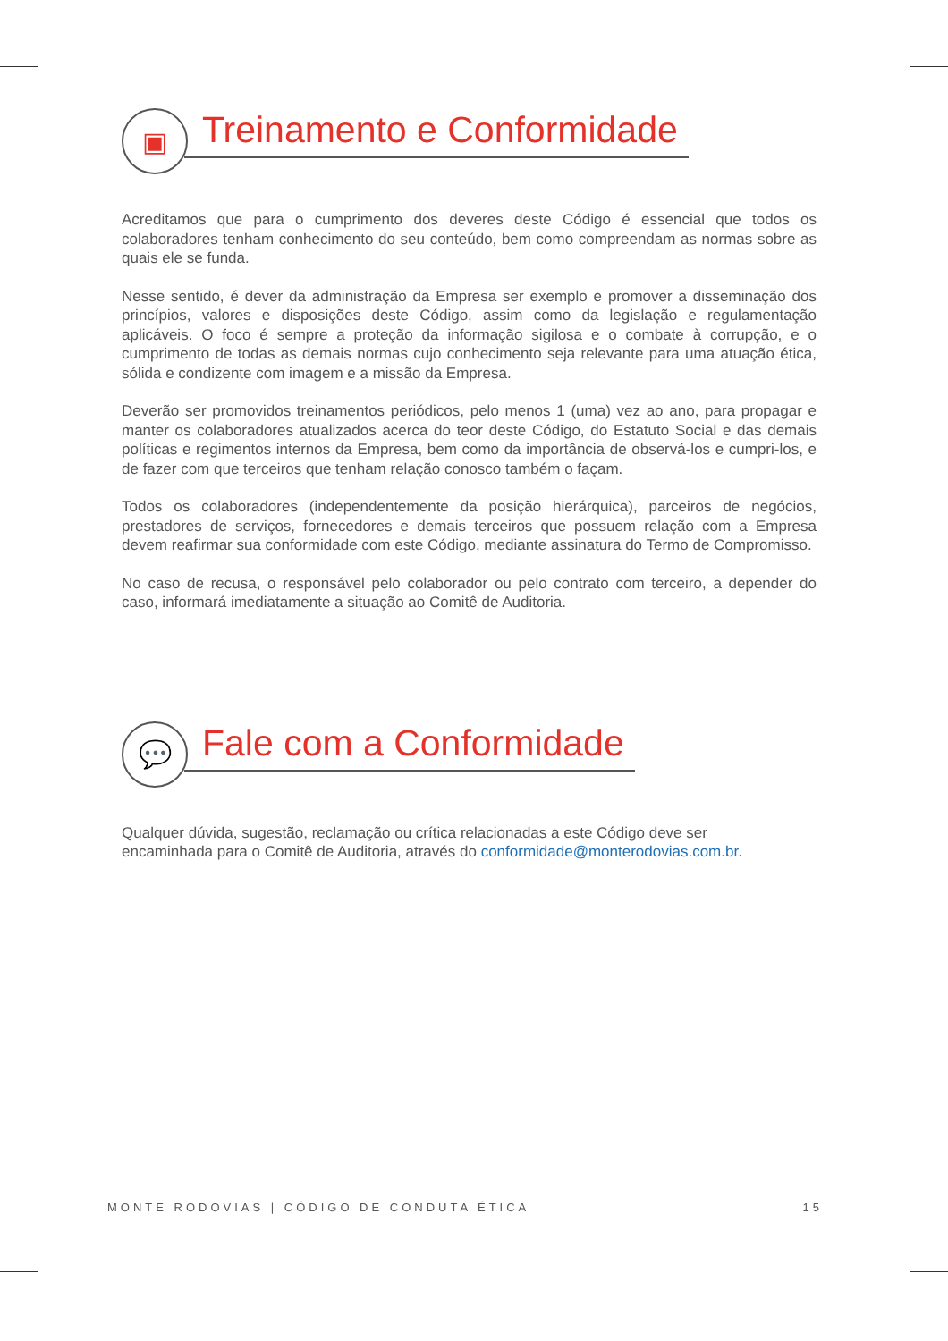▣
Treinamento e Conformidade
Acreditamos que para o cumprimento dos deveres deste Código é essencial que todos os colaboradores tenham conhecimento do seu conteúdo, bem como compreendam as normas sobre as quais ele se funda.
Nesse sentido, é dever da administração da Empresa ser exemplo e promover a disseminação dos princípios, valores e disposições deste Código, assim como da legislação e regulamentação aplicáveis. O foco é sempre a proteção da informação sigilosa e o combate à corrupção, e o cumprimento de todas as demais normas cujo conhecimento seja relevante para uma atuação ética, sólida e condizente com imagem e a missão da Empresa.
Deverão ser promovidos treinamentos periódicos, pelo menos 1 (uma) vez ao ano, para propagar e manter os colaboradores atualizados acerca do teor deste Código, do Estatuto Social e das demais políticas e regimentos internos da Empresa, bem como da importância de observá-los e cumpri-los, e de fazer com que terceiros que tenham relação conosco também o façam.
Todos os colaboradores (independentemente da posição hierárquica), parceiros de negócios, prestadores de serviços, fornecedores e demais terceiros que possuem relação com a Empresa devem reafirmar sua conformidade com este Código, mediante assinatura do Termo de Compromisso.
No caso de recusa, o responsável pelo colaborador ou pelo contrato com terceiro, a depender do caso, informará imediatamente a situação ao Comitê de Auditoria.
💬
Fale com a Conformidade
Qualquer dúvida, sugestão, reclamação ou crítica relacionadas a este Código deve ser encaminhada para o Comitê de Auditoria, através do conformidade@monterodovias.com.br.
MONTE RODOVIAS | CÓDIGO DE CONDUTA ÉTICA 15